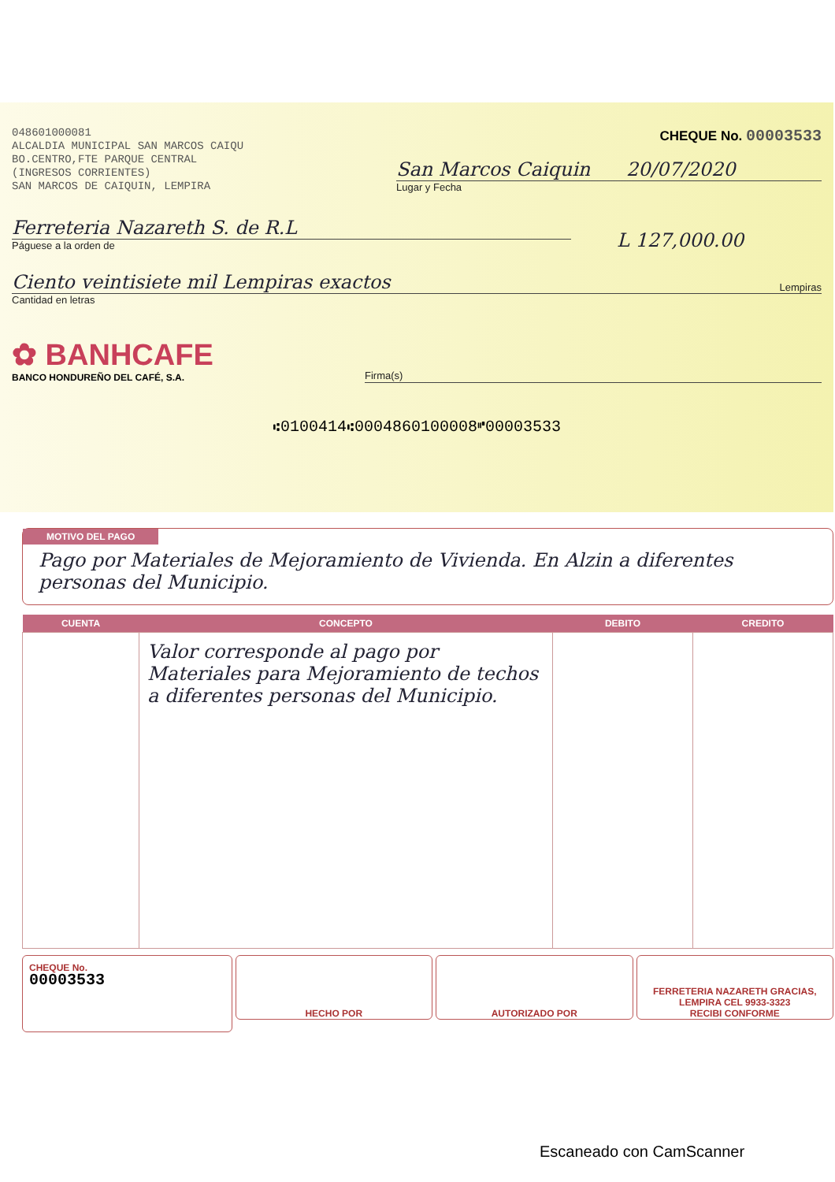048601000081
ALCALDIA MUNICIPAL SAN MARCOS CAIQU
BO.CENTRO,FTE PARQUE CENTRAL
(INGRESOS CORRIENTES)
SAN MARCOS DE CAIQUIN, LEMPIRA
CHEQUE No. 00003533
San Marcos Caiquin 20/07/2020
Lugar y Fecha
Ferreteria Nazareth S. de R.L
Páguese a la orden de
L 127,000.00
Ciento veintisiete mil Lempiras exactos Lempiras
Cantidad en letras
✿ BANHCAFE
BANCO HONDUREÑO DEL CAFÉ, S.A.
Firma(s)
⑆0100414⑆0004860100008⑈00003533
MOTIVO DEL PAGO
Pago por Materiales de Mejoramiento de Vivienda. En Alzin a diferentes personas del Municipio.
| CUENTA | CONCEPTO | DEBITO | CREDITO |
| --- | --- | --- | --- |
| | Valor corresponde al pago por Materiales para Mejoramiento de techos a diferentes personas del Municipio. | | |
CHEQUE No.
00003533
HECHO POR AUTORIZADO POR FERRETERIA NAZARETH GRACIAS, LEMPIRA CEL 9933-3323
RECIBI CONFORME
Escaneado con CamScanner